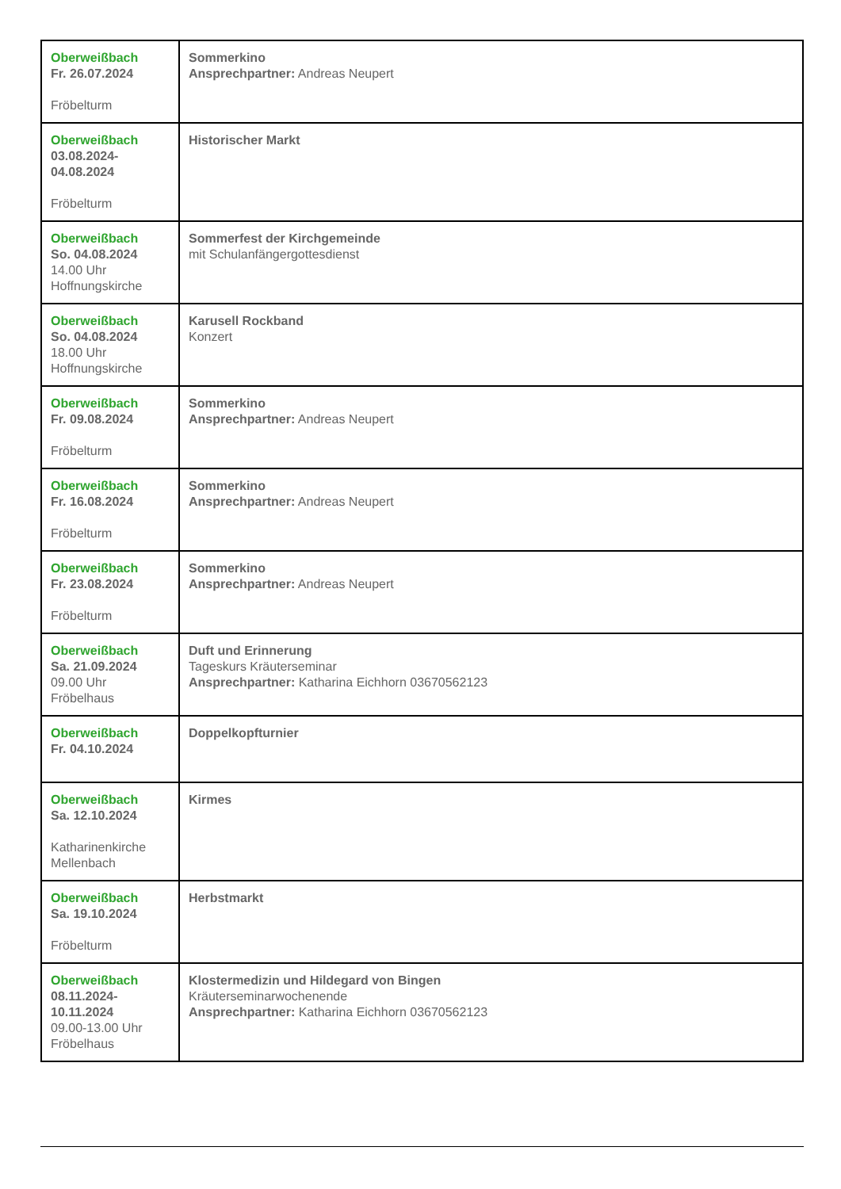| Oberweißbach Fr. 26.07.2024 Fröbelturm | Sommerkino Ansprechpartner: Andreas Neupert |
| Oberweißbach 03.08.2024- 04.08.2024 Fröbelturm | Historischer Markt |
| Oberweißbach So. 04.08.2024 14.00 Uhr Hoffnungskirche | Sommerfest der Kirchgemeinde mit Schulanfängergottesdienst |
| Oberweißbach So. 04.08.2024 18.00 Uhr Hoffnungskirche | Karusell Rockband Konzert |
| Oberweißbach Fr. 09.08.2024 Fröbelturm | Sommerkino Ansprechpartner: Andreas Neupert |
| Oberweißbach Fr. 16.08.2024 Fröbelturm | Sommerkino Ansprechpartner: Andreas Neupert |
| Oberweißbach Fr. 23.08.2024 Fröbelturm | Sommerkino Ansprechpartner: Andreas Neupert |
| Oberweißbach Sa. 21.09.2024 09.00 Uhr Fröbelhaus | Duft und Erinnerung Tageskurs Kräuterseminar Ansprechpartner: Katharina Eichhorn 03670562123 |
| Oberweißbach Fr. 04.10.2024 | Doppelkopfturnier |
| Oberweißbach Sa. 12.10.2024 Katharinenkirche Mellenbach | Kirmes |
| Oberweißbach Sa. 19.10.2024 Fröbelturm | Herbstmarkt |
| Oberweißbach 08.11.2024- 10.11.2024 09.00-13.00 Uhr Fröbelhaus | Klostermedizin und Hildegard von Bingen Kräuterseminarwochenende Ansprechpartner: Katharina Eichhorn 03670562123 |